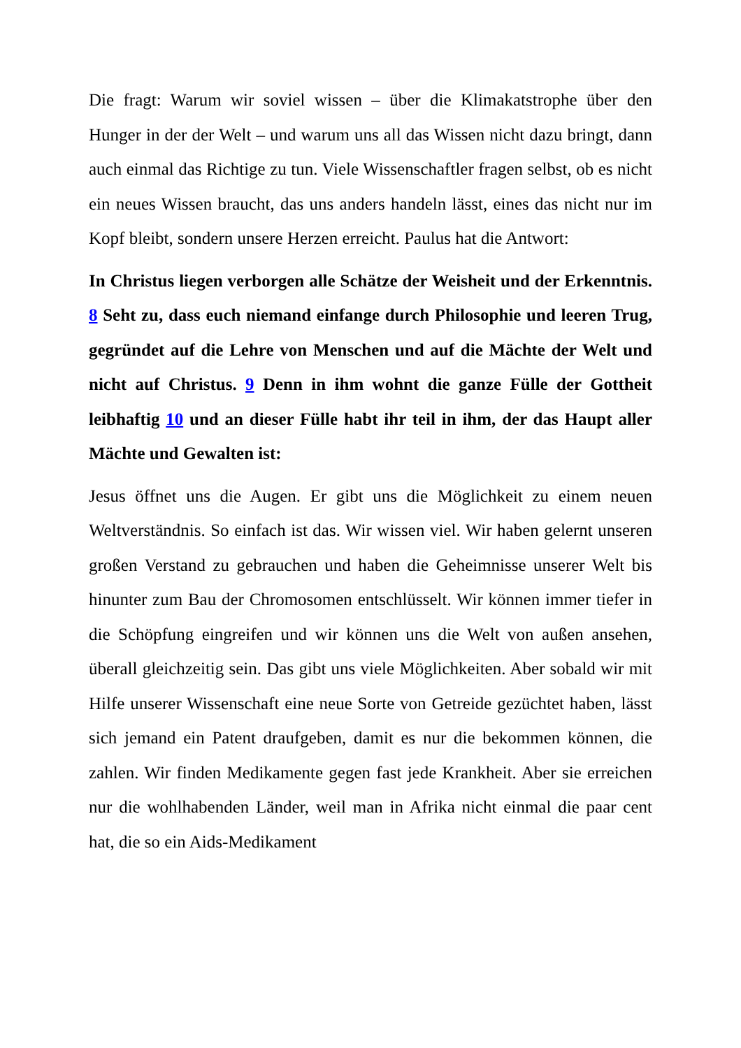Die fragt: Warum wir soviel wissen – über die Klimakatstrophe über den Hunger in der der Welt – und warum uns all das Wissen nicht dazu bringt, dann auch einmal das Richtige zu tun. Viele Wissenschaftler fragen selbst, ob es nicht ein neues Wissen braucht, das uns anders handeln lässt, eines das nicht nur im Kopf bleibt, sondern unsere Herzen erreicht. Paulus hat die Antwort:
In Christus liegen verborgen alle Schätze der Weisheit und der Erkenntnis. 8 Seht zu, dass euch niemand einfange durch Philosophie und leeren Trug, gegründet auf die Lehre von Menschen und auf die Mächte der Welt und nicht auf Christus. 9 Denn in ihm wohnt die ganze Fülle der Gottheit leibhaftig 10 und an dieser Fülle habt ihr teil in ihm, der das Haupt aller Mächte und Gewalten ist:
Jesus öffnet uns die Augen. Er gibt uns die Möglichkeit zu einem neuen Weltverständnis. So einfach ist das. Wir wissen viel. Wir haben gelernt unseren großen Verstand zu gebrauchen und haben die Geheimnisse unserer Welt bis hinunter zum Bau der Chromosomen entschlüsselt. Wir können immer tiefer in die Schöpfung eingreifen und wir können uns die Welt von außen ansehen, überall gleichzeitig sein. Das gibt uns viele Möglichkeiten. Aber sobald wir mit Hilfe unserer Wissenschaft eine neue Sorte von Getreide gezüchtet haben, lässt sich jemand ein Patent draufgeben, damit es nur die bekommen können, die zahlen. Wir finden Medikamente gegen fast jede Krankheit. Aber sie erreichen nur die wohlhabenden Länder, weil man in Afrika nicht einmal die paar cent hat, die so ein Aids-Medikament